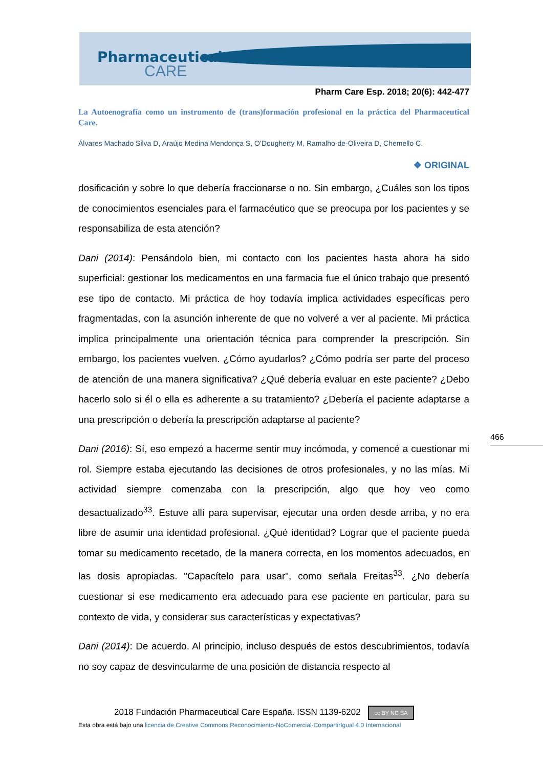Pharmaceutical
CARE
Pharm Care Esp. 2018; 20(6): 442-477
La Autoenografía como un instrumento de (trans)formación profesional en la práctica del Pharmaceutical Care.
Álvares Machado Silva D, Araújo Medina Mendonça S, O’Dougherty M, Ramalho-de-Oliveira D, Chemello C.
❖ ORIGINAL
dosificación y sobre lo que debería fraccionarse o no. Sin embargo, ¿Cuáles son los tipos de conocimientos esenciales para el farmacéutico que se preocupa por los pacientes y se responsabiliza de esta atención?
Dani (2014): Pensándolo bien, mi contacto con los pacientes hasta ahora ha sido superficial: gestionar los medicamentos en una farmacia fue el único trabajo que presentó ese tipo de contacto. Mi práctica de hoy todavía implica actividades específicas pero fragmentadas, con la asunción inherente de que no volveré a ver al paciente. Mi práctica implica principalmente una orientación técnica para comprender la prescripción. Sin embargo, los pacientes vuelven. ¿Cómo ayudarlos? ¿Cómo podría ser parte del proceso de atención de una manera significativa? ¿Qué debería evaluar en este paciente? ¿Debo hacerlo solo si él o ella es adherente a su tratamiento? ¿Debería el paciente adaptarse a una prescripción o debería la prescripción adaptarse al paciente?
Dani (2016): Sí, eso empezó a hacerme sentir muy incómoda, y comencé a cuestionar mi rol. Siempre estaba ejecutando las decisiones de otros profesionales, y no las mías. Mi actividad siempre comenzaba con la prescripción, algo que hoy veo como desactualizado<sup>33</sup>. Estuve allí para supervisar, ejecutar una orden desde arriba, y no era libre de asumir una identidad profesional. ¿Qué identidad? Lograr que el paciente pueda tomar su medicamento recetado, de la manera correcta, en los momentos adecuados, en las dosis apropiadas. "Capacítelo para usar", como señala Freitas<sup>33</sup>. ¿No debería cuestionar si ese medicamento era adecuado para ese paciente en particular, para su contexto de vida, y considerar sus características y expectativas?
Dani (2014): De acuerdo. Al principio, incluso después de estos descubrimientos, todavía no soy capaz de desvincularme de una posición de distancia respecto al
466
2018 Fundación Pharmaceutical Care España. ISSN 1139-6202 cc BY NC SA
Esta obra está bajo una licencia de Creative Commons Reconocimiento-NoComercial-CompartirIgual 4.0 Internacional